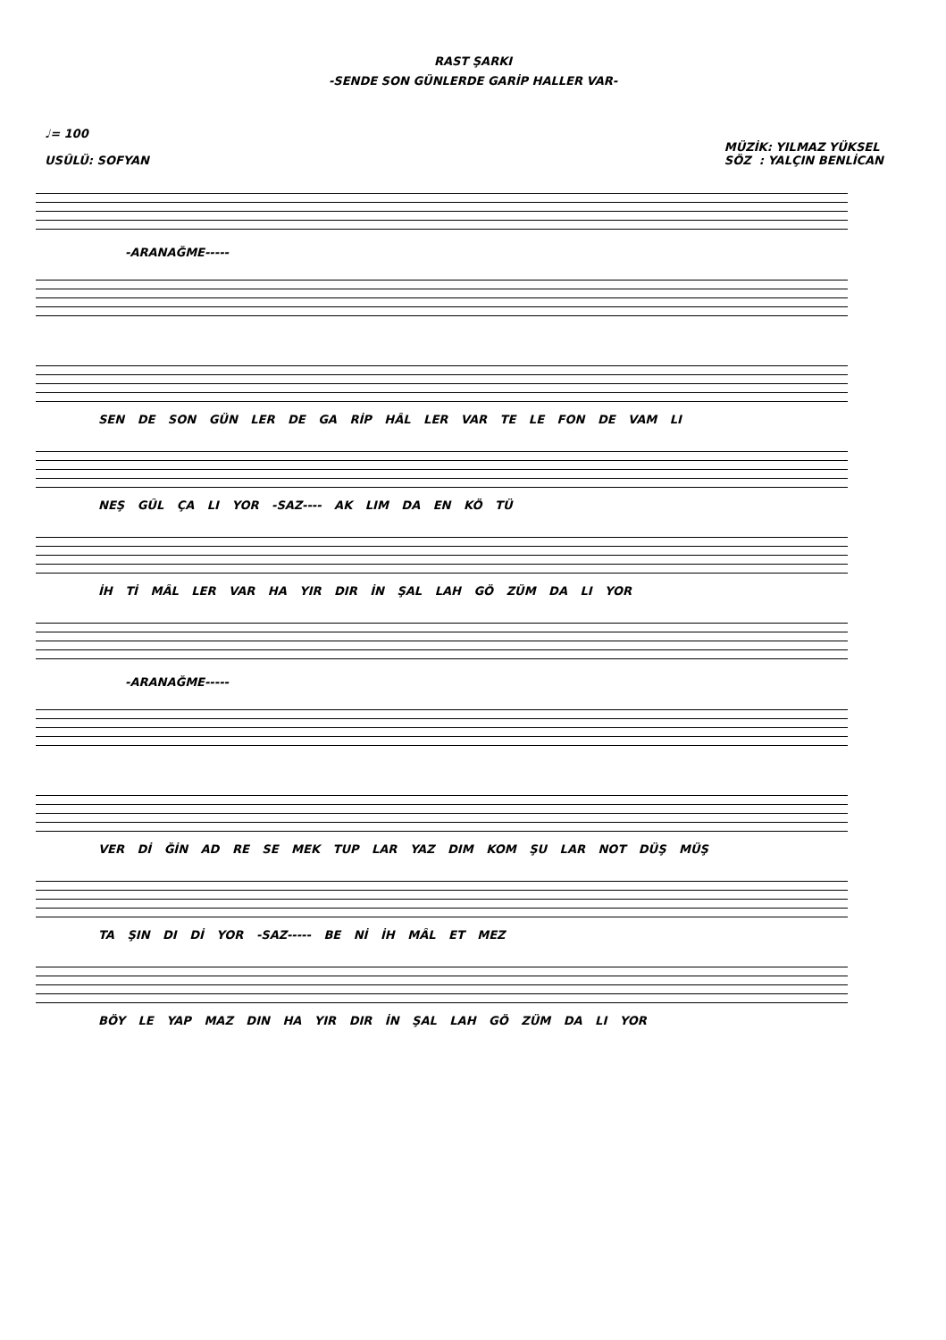RAST ŞARKI
-SENDE SON GÜNLERDE GARİP HALLER VAR-
♩= 100
USÛLÜ: SOFYAN
MÜZİK: YILMAZ YÜKSEL
SÖZ : YALÇIN BENLİCAN
-ARANAĞME-----
SEN DE SON GÜN LER DE GA RİP HÂL LER VAR TE LE FON DE VAM LI
NEŞ GÛL ÇA LI YOR -SAZ---- AK LIM DA EN KÖ TÜ
İH Tİ MÂL LER VAR HA YIR DIR İN ŞAL LAH GÖ ZÜM DA LI YOR
-ARANAĞME-----
VER Dİ ĞİN AD RE SE MEK TUP LAR YAZ DIM KOM ŞU LAR NOT DÜŞ MÜŞ
TA ŞIN DI Dİ YOR -SAZ----- BE Nİ İH MÂL ET MEZ
BÖY LE YAP MAZ DIN HA YIR DIR İN ŞAL LAH GÖ ZÜM DA LI YOR